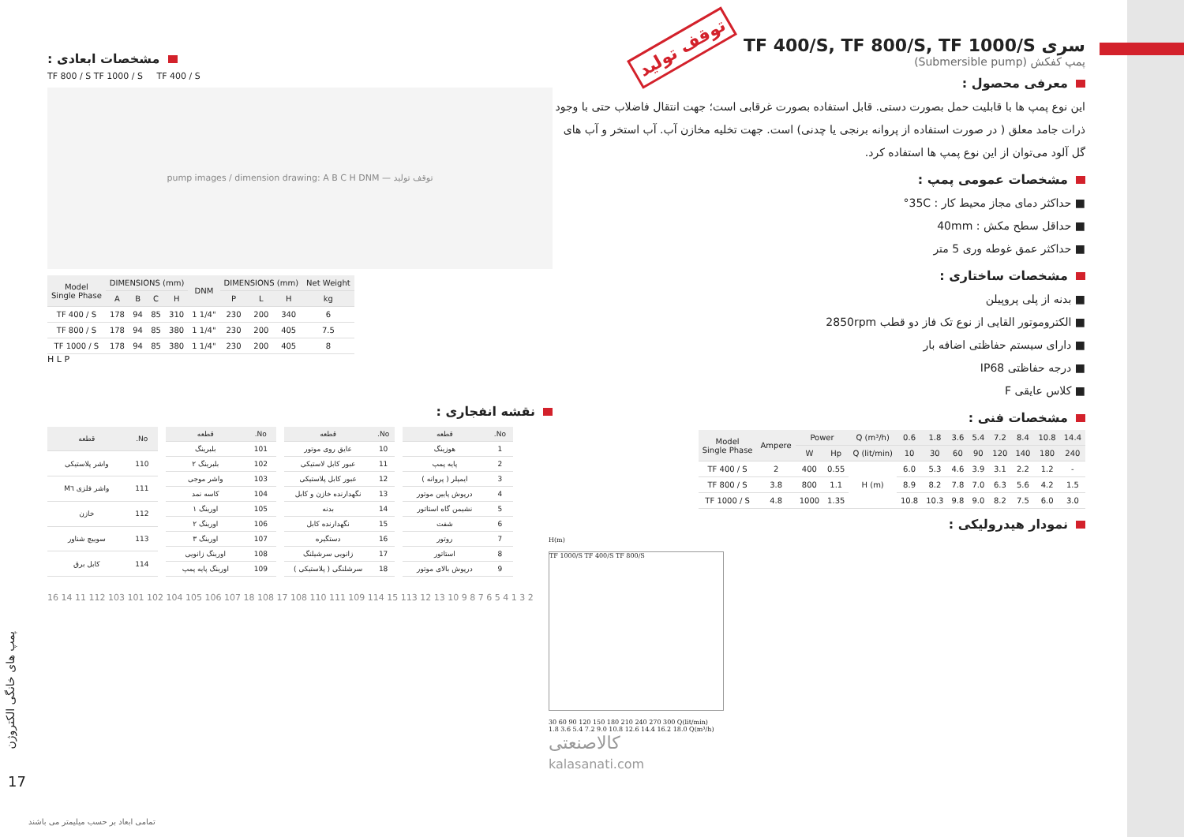توقف تولید
سری TF 400/S, TF 800/S, TF 1000/S
پمپ کفکش (Submersible pump)
معرفی محصول :
این نوع پمپ ها با قابلیت حمل بصورت دستی. قابل استفاده بصورت غرقابی است؛ جهت انتقال فاضلاب حتی با وجود ذرات جامد معلق ( در صورت استفاده از پروانه برنجی یا چدنی) است. جهت تخلیه مخازن آب. آب استخر و آب های گل آلود می‌توان از این نوع پمپ ها استفاده کرد.
مشخصات عمومی پمپ :
■ حداکثر دمای مجاز محیط کار : 35C°
■ حداقل سطح مکش : 40mm
■ حداکثر عمق غوطه وری 5 متر
مشخصات ساختاری :
■ بدنه از پلی پروپیلن
■ الکتروموتور القایی از نوع تک فاز دو قطب 2850rpm
■ دارای سیستم حفاظتی اضافه بار
■ درجه حفاظتی IP68
■ کلاس عایقی F
مشخصات فنی :
| Model Single Phase | Ampere | Power | | Q (m³/h) | 0.6 | 1.8 | 3.6 | 5.4 | 7.2 | 8.4 | 10.8 | 14.4 |
| --- | --- | --- | --- | --- | --- | --- | --- | --- | --- | --- | --- | --- |
| | | W | Hp | Q (lit/min) | 10 | 30 | 60 | 90 | 120 | 140 | 180 | 240 |
| TF 400 / S | 2 | 400 | 0.55 | H (m) | 6.0 | 5.3 | 4.6 | 3.9 | 3.1 | 2.2 | 1.2 | - |
| TF 800 / S | 3.8 | 800 | 1.1 | | 8.9 | 8.2 | 7.8 | 7.0 | 6.3 | 5.6 | 4.2 | 1.5 |
| TF 1000 / S | 4.8 | 1000 | 1.35 | | 10.8 | 10.3 | 9.8 | 9.0 | 8.2 | 7.5 | 6.0 | 3.0 |
نمودار هیدرولیکی :
H(m)
TF 1000/S TF 400/S TF 800/S
30 60 90 120 150 180 210 240 270 300 Q(lit/min)
1.8 3.6 5.4 7.2 9.0 10.8 12.6 14.4 16.2 18.0 Q(m³/h)
کالاصنعتی
kalasanati.com
مشخصات ابعادی :
TF 800 / S TF 1000 / S TF 400 / S
pump images / dimension drawing: A B C H DNM — توقف تولید
| Model Single Phase | DIMENSIONS (mm) | | | | DNM | DIMENSIONS (mm) | | | Net Weight |
| --- | --- | --- | --- | --- | --- | --- | --- | --- | --- |
| | A | B | C | H | | P | L | H | kg |
| TF 400 / S | 178 | 94 | 85 | 310 | 1 1/4" | 230 | 200 | 340 | 6 |
| TF 800 / S | 178 | 94 | 85 | 380 | 1 1/4" | 230 | 200 | 405 | 7.5 |
| TF 1000 / S | 178 | 94 | 85 | 380 | 1 1/4" | 230 | 200 | 405 | 8 |
H L P
نقشه انفجاری :
| No. | قطعه |
| --- | --- |
| 110 | واشر پلاستیکی |
| 111 | واشر فلزی M٦ |
| 112 | خازن |
| 113 | سوییچ شناور |
| 114 | کابل برق |
| No. | قطعه |
| --- | --- |
| 101 | بلبرینگ |
| 102 | بلبرینگ ٢ |
| 103 | واشر موجی |
| 104 | کاسه نمد |
| 105 | اورینگ ١ |
| 106 | اورینگ ٢ |
| 107 | اورینگ ٣ |
| 108 | اورینگ زانویی |
| 109 | اورینگ پایه پمپ |
| No. | قطعه |
| --- | --- |
| 10 | عایق روی موتور |
| 11 | عبور کابل لاستیکی |
| 12 | عبور کابل پلاستیکی |
| 13 | نگهدارنده خازن و کابل |
| 14 | بدنه |
| 15 | نگهدارنده کابل |
| 16 | دستگیره |
| 17 | زانویی سرشیلنگ |
| 18 | سرشلنگی ( پلاستیکی ) |
| No. | قطعه |
| --- | --- |
| 1 | هوزینگ |
| 2 | پایه پمپ |
| 3 | ایمپلر ( پروانه ) |
| 4 | درپوش پایین موتور |
| 5 | نشیمن گاه استاتور |
| 6 | شفت |
| 7 | روتور |
| 8 | استاتور |
| 9 | درپوش بالای موتور |
16 14 11 112 103 101 102 104 105 106 107 18 108 17 108 110 111 109 114 15 113 12 13 10 9 8 7 6 5 4 1 3 2
17
پمپ های خانگی الکتروژن
تمامی ابعاد بر حسب میلیمتر می باشند